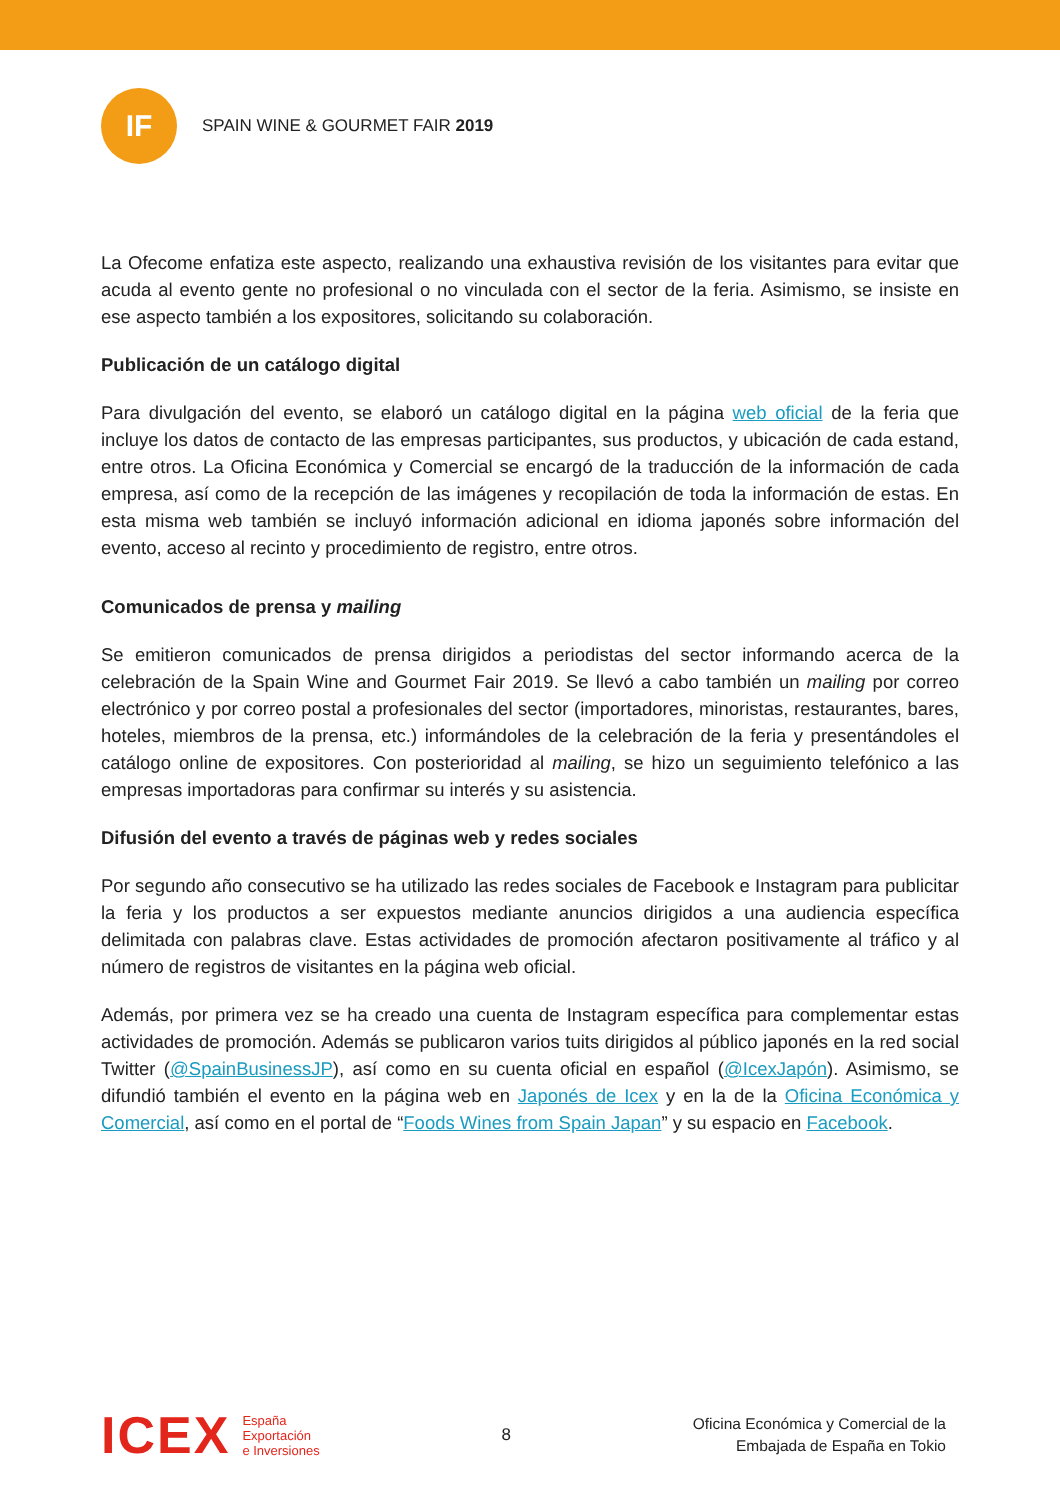IF
SPAIN WINE & GOURMET FAIR 2019
La Ofecome enfatiza este aspecto, realizando una exhaustiva revisión de los visitantes para evitar que acuda al evento gente no profesional o no vinculada con el sector de la feria. Asimismo, se insiste en ese aspecto también a los expositores, solicitando su colaboración.
Publicación de un catálogo digital
Para divulgación del evento, se elaboró un catálogo digital en la página web oficial de la feria que incluye los datos de contacto de las empresas participantes, sus productos, y ubicación de cada estand, entre otros. La Oficina Económica y Comercial se encargó de la traducción de la información de cada empresa, así como de la recepción de las imágenes y recopilación de toda la información de estas. En esta misma web también se incluyó información adicional en idioma japonés sobre información del evento, acceso al recinto y procedimiento de registro, entre otros.
Comunicados de prensa y mailing
Se emitieron comunicados de prensa dirigidos a periodistas del sector informando acerca de la celebración de la Spain Wine and Gourmet Fair 2019. Se llevó a cabo también un mailing por correo electrónico y por correo postal a profesionales del sector (importadores, minoristas, restaurantes, bares, hoteles, miembros de la prensa, etc.) informándoles de la celebración de la feria y presentándoles el catálogo online de expositores. Con posterioridad al mailing, se hizo un seguimiento telefónico a las empresas importadoras para confirmar su interés y su asistencia.
Difusión del evento a través de páginas web y redes sociales
Por segundo año consecutivo se ha utilizado las redes sociales de Facebook e Instagram para publicitar la feria y los productos a ser expuestos mediante anuncios dirigidos a una audiencia específica delimitada con palabras clave. Estas actividades de promoción afectaron positivamente al tráfico y al número de registros de visitantes en la página web oficial.
Además, por primera vez se ha creado una cuenta de Instagram específica para complementar estas actividades de promoción. Además se publicaron varios tuits dirigidos al público japonés en la red social Twitter (@SpainBusinessJP), así como en su cuenta oficial en español (@IcexJapón). Asimismo, se difundió también el evento en la página web en Japonés de Icex y en la de la Oficina Económica y Comercial, así como en el portal de “Foods Wines from Spain Japan” y su espacio en Facebook.
ICEX
España
Exportación
e Inversiones
8
Oficina Económica y Comercial de la
Embajada de España en Tokio